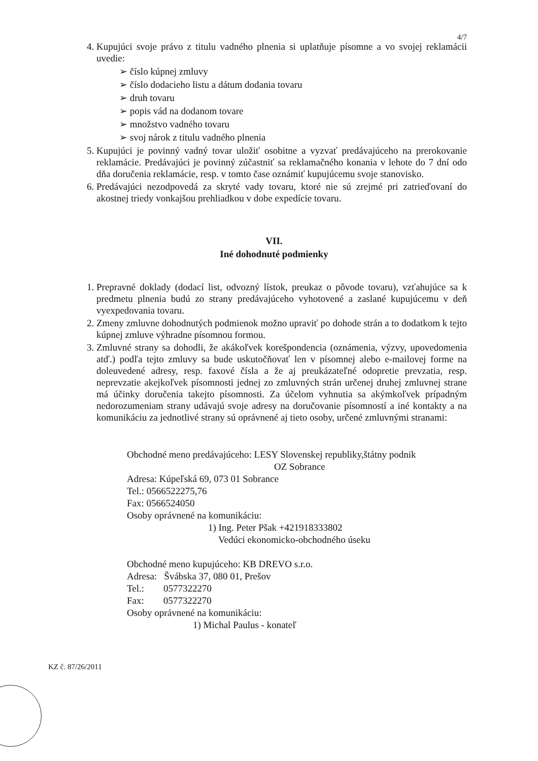4/7
4. Kupujúci svoje právo z titulu vadného plnenia si uplatňuje písomne a vo svojej reklamácii uvedie:
➢ číslo kúpnej zmluvy
➢ číslo dodacieho listu a dátum dodania tovaru
➢ druh tovaru
➢ popis vád na dodanom tovare
➢ množstvo vadného tovaru
➢ svoj nárok z titulu vadného plnenia
5. Kupujúci je povinný vadný tovar uložiť osobitne a vyzvať predávajúceho na prerokovanie reklamácie. Predávajúci je povinný zúčastniť sa reklamačného konania v lehote do 7 dní odo dňa doručenia reklamácie, resp. v tomto čase oznámiť kupujúcemu svoje stanovisko.
6. Predávajúci nezodpovedá za skryté vady tovaru, ktoré nie sú zrejmé pri zatrieďovaní do akostnej triedy vonkajšou prehliadkou v dobe expedície tovaru.
VII.
Iné dohodnuté podmienky
1. Prepravné doklady (dodací list, odvozný lístok, preukaz o pôvode tovaru), vzťahujúce sa k predmetu plnenia budú zo strany predávajúceho vyhotovené a zaslané kupujúcemu v deň vyexpedovania tovaru.
2. Zmeny zmluvne dohodnutých podmienok možno upraviť po dohode strán a to dodatkom k tejto kúpnej zmluve výhradne písomnou formou.
3. Zmluvné strany sa dohodli, že akákoľvek korešpondencia (oznámenia, výzvy, upovedomenia atď.) podľa tejto zmluvy sa bude uskutočňovať len v písomnej alebo e-mailovej forme na doleuvedené adresy, resp. faxové čísla a že aj preukázateľné odopretie prevzatia, resp. neprevzatie akejkoľvek písomnosti jednej zo zmluvných strán určenej druhej zmluvnej strane má účinky doručenia takejto písomnosti. Za účelom vyhnutia sa akýmkoľvek prípadným nedorozumeniam strany udávajú svoje adresy na doručovanie písomností a iné kontakty a na komunikáciu za jednotlivé strany sú oprávnené aj tieto osoby, určené zmluvnými stranami:
Obchodné meno predávajúceho: LESY Slovenskej republiky,štátny podnik
OZ Sobrance
Adresa: Kúpeľská 69, 073 01 Sobrance
Tel.: 0566522275,76
Fax: 0566524050
Osoby oprávnené na komunikáciu:
1) Ing. Peter Pšak +421918333802
Vedúci ekonomicko-obchodného úseku
Obchodné meno kupujúceho: KB DREVO s.r.o.
Adresa: Švábska 37, 080 01, Prešov
Tel.: 0577322270
Fax: 0577322270
Osoby oprávnené na komunikáciu:
1) Michal Paulus - konateľ
KZ č. 87/26/2011